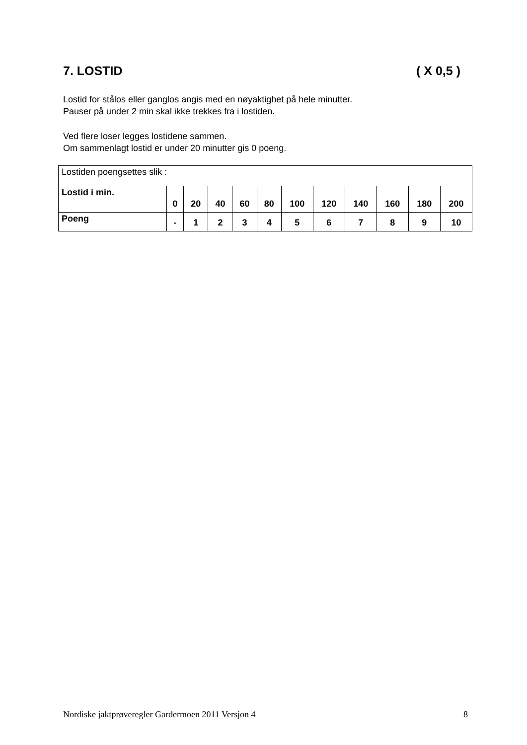7. LOSTID ( X 0,5 )
Lostid for stålos eller ganglos angis med en nøyaktighet på hele minutter.
Pauser på under 2 min skal ikke trekkes fra i lostiden.
Ved flere loser legges lostidene sammen.
Om sammenlagt lostid er under 20 minutter gis 0 poeng.
| Lostiden poengsettes slik : | | | | | | | | | | | |
| Lostid i min. | 0 | 20 | 40 | 60 | 80 | 100 | 120 | 140 | 160 | 180 | 200 |
| Poeng | - | 1 | 2 | 3 | 4 | 5 | 6 | 7 | 8 | 9 | 10 |
Nordiske jaktprøveregler Gardermoen 2011 Versjon 4 8